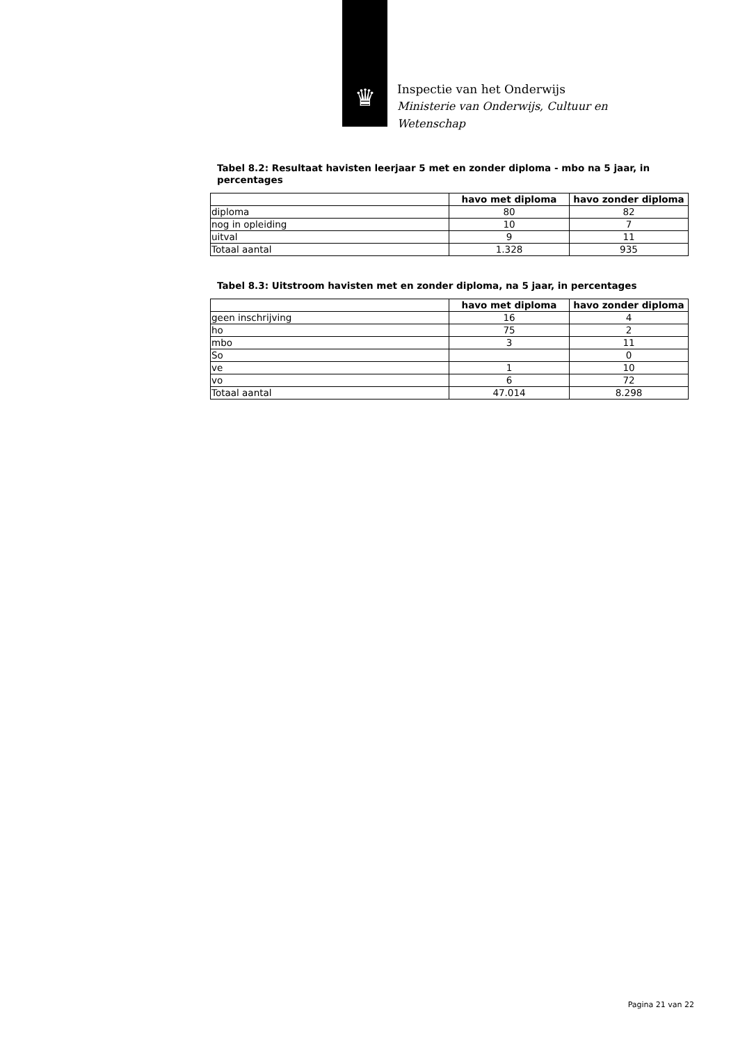♛
Inspectie van het Onderwijs
Ministerie van Onderwijs, Cultuur en
Wetenschap
Tabel 8.2: Resultaat havisten leerjaar 5 met en zonder diploma - mbo na 5 jaar, in percentages
| | havo met diploma | havo zonder diploma |
| --- | --- | --- |
| diploma | 80 | 82 |
| nog in opleiding | 10 | 7 |
| uitval | 9 | 11 |
| Totaal aantal | 1.328 | 935 |
Tabel 8.3: Uitstroom havisten met en zonder diploma, na 5 jaar, in percentages
| | havo met diploma | havo zonder diploma |
| --- | --- | --- |
| geen inschrijving | 16 | 4 |
| ho | 75 | 2 |
| mbo | 3 | 11 |
| So | | 0 |
| ve | 1 | 10 |
| vo | 6 | 72 |
| Totaal aantal | 47.014 | 8.298 |
Pagina 21 van 22